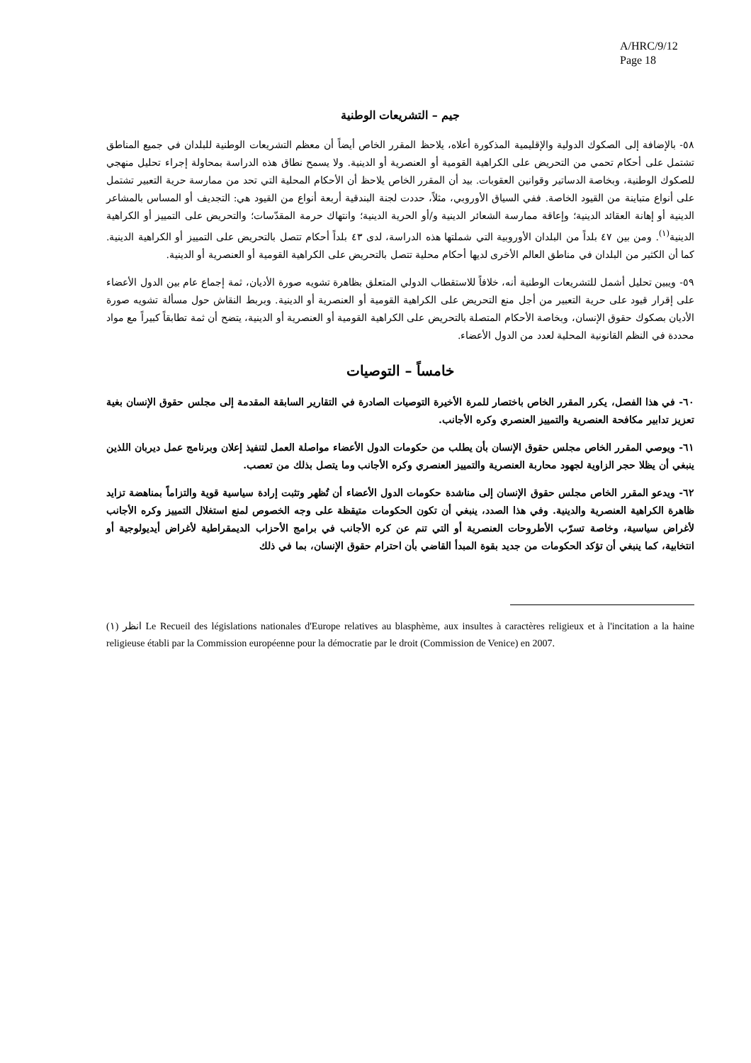A/HRC/9/12
Page 18
جيم – التشريعات الوطنية
٥٨- بالإضافة إلى الصكوك الدولية والإقليمية المذكورة أعلاه، يلاحظ المقرر الخاص أيضاً أن معظم التشريعات الوطنية للبلدان في جميع المناطق تشتمل على أحكام تحمي من التحريض على الكراهية القومية أو العنصرية أو الدينية. ولا يسمح نطاق هذه الدراسة بمحاولة إجراء تحليل منهجي للصكوك الوطنية، وبخاصة الدساتير وقوانين العقوبات. بيد أن المقرر الخاص يلاحظ أن الأحكام المحلية التي تحد من ممارسة حرية التعبير تشتمل على أنواع متباينة من القيود الخاصة. ففي السياق الأوروبي، مثلاً، حددت لجنة البندقية أربعة أنواع من القيود هي: التجديف أو المساس بالمشاعر الدينية أو إهانة العقائد الدينية؛ وإعاقة ممارسة الشعائر الدينية و/أو الحرية الدينية؛ وانتهاك حرمة المقدّسات؛ والتحريض على التمييز أو الكراهية الدينية<sup>(١)</sup>. ومن بين ٤٧ بلداً من البلدان الأوروبية التي شملتها هذه الدراسة، لدى ٤٣ بلداً أحكام تتصل بالتحريض على التمييز أو الكراهية الدينية. كما أن الكثير من البلدان في مناطق العالم الأخرى لديها أحكام محلية تتصل بالتحريض على الكراهية القومية أو العنصرية أو الدينية.
٥٩- ويبين تحليل أشمل للتشريعات الوطنية أنه، خلافاً للاستقطاب الدولي المتعلق بظاهرة تشويه صورة الأديان، ثمة إجماع عام بين الدول الأعضاء على إقرار قيود على حرية التعبير من أجل منع التحريض على الكراهية القومية أو العنصرية أو الدينية. وبربط النقاش حول مسألة تشويه صورة الأديان بصكوك حقوق الإنسان، وبخاصة الأحكام المتصلة بالتحريض على الكراهية القومية أو العنصرية أو الدينية، يتضح أن ثمة تطابقاً كبيراً مع مواد محددة في النظم القانونية المحلية لعدد من الدول الأعضاء.
خامساً – التوصيات
٦٠- في هذا الفصل، يكرر المقرر الخاص باختصار للمرة الأخيرة التوصيات الصادرة في التقارير السابقة المقدمة إلى مجلس حقوق الإنسان بغية تعزيز تدابير مكافحة العنصرية والتمييز العنصري وكره الأجانب.
٦١- ويوصي المقرر الخاص مجلس حقوق الإنسان بأن يطلب من حكومات الدول الأعضاء مواصلة العمل لتنفيذ إعلان وبرنامج عمل ديربان اللذين ينبغي أن يظلا حجر الزاوية لجهود محاربة العنصرية والتمييز العنصري وكره الأجانب وما يتصل بذلك من تعصب.
٦٢- ويدعو المقرر الخاص مجلس حقوق الإنسان إلى مناشدة حكومات الدول الأعضاء أن تُظهر وتثبت إرادة سياسية قوية والتزاماً بمناهضة تزايد ظاهرة الكراهية العنصرية والدينية. وفي هذا الصدد، ينبغي أن تكون الحكومات متيقظة على وجه الخصوص لمنع استغلال التمييز وكره الأجانب لأغراض سياسية، وخاصة تسرّب الأطروحات العنصرية أو التي تنم عن كره الأجانب في برامج الأحزاب الديمقراطية لأغراض أيديولوجية أو انتخابية، كما ينبغي أن تؤكد الحكومات من جديد بقوة المبدأ القاضي بأن احترام حقوق الإنسان، بما في ذلك
(١) انظر Le Recueil des législations nationales d'Europe relatives au blasphème, aux insultes à caractères religieux et à l'incitation a la haine religieuse établi par la Commission européenne pour la démocratie par le droit (Commission de Venice) en 2007.